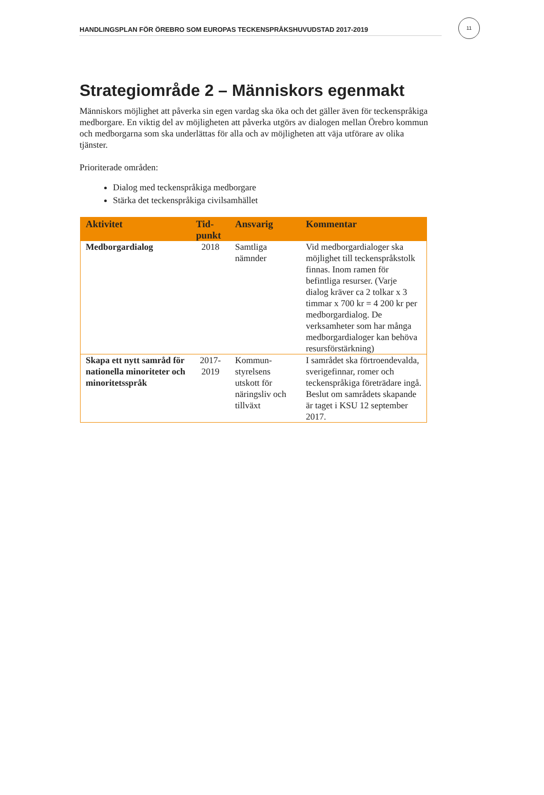HANDLINGSPLAN FÖR ÖREBRO SOM EUROPAS TECKENSPRÅKSHUVUDSTAD 2017-2019
11
Strategiområde 2 – Människors egenmakt
Människors möjlighet att påverka sin egen vardag ska öka och det gäller även för teckenspråkiga medborgare. En viktig del av möjligheten att påverka utgörs av dialogen mellan Örebro kommun och medborgarna som ska underlättas för alla och av möjligheten att väja utförare av olika tjänster.
Prioriterade områden:
Dialog med teckenspråkiga medborgare
Stärka det teckenspråkiga civilsamhället
| Aktivitet | Tid- punkt | Ansvarig | Kommentar |
| --- | --- | --- | --- |
| Medborgardialog | 2018 | Samtliga nämnder | Vid medborgardialoger ska möjlighet till teckenspråkstolk finnas. Inom ramen för befintliga resurser. (Varje dialog kräver ca 2 tolkar x 3 timmar x 700 kr = 4 200 kr per medborgardialog. De verksamheter som har många medborgardialoger kan behöva resursförstärkning) |
| Skapa ett nytt samråd för nationella minoriteter och minoritetsspråk | 2017- 2019 | Kommun-styrelsens utskott för näringsliv och tillväxt | I samrådet ska förtroendevalda, sverigefinnar, romer och teckenspråkiga företrädare ingå. Beslut om samrådets skapande är taget i KSU 12 september 2017. |